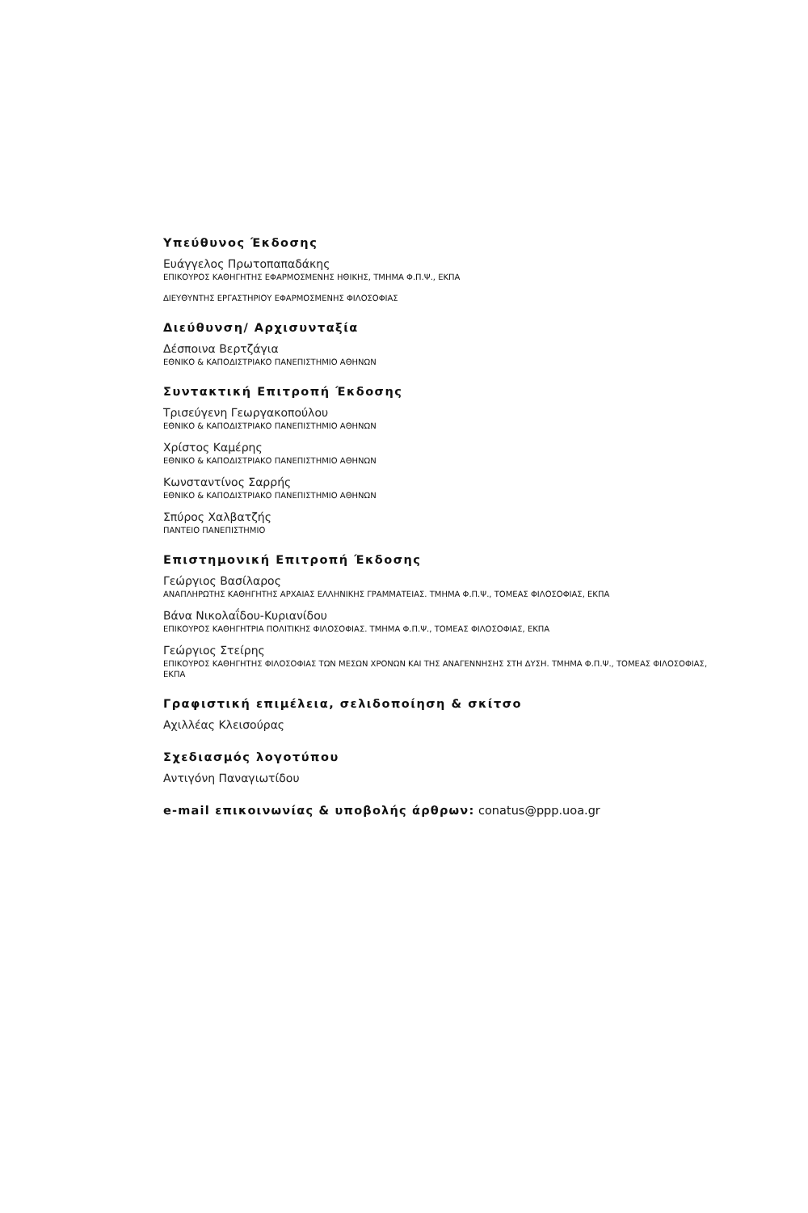Υπεύθυνος Έκδοσης
Ευάγγελος Πρωτοπαπαδάκης
ΕΠΙΚΟΥΡΟΣ ΚΑΘΗΓΗΤΗΣ ΕΦΑΡΜΟΣΜΕΝΗΣ ΗΘΙΚΗΣ, ΤΜΗΜΑ Φ.Π.Ψ., ΕΚΠΑ
ΔΙΕΥΘΥΝΤΗΣ ΕΡΓΑΣΤΗΡΙΟΥ ΕΦΑΡΜΟΣΜΕΝΗΣ ΦΙΛΟΣΟΦΙΑΣ
Διεύθυνση/ Αρχισυνταξία
Δέσποινα Βερτζάγια
ΕΘΝΙΚΟ & ΚΑΠΟΔΙΣΤΡΙΑΚΟ ΠΑΝΕΠΙΣΤΗΜΙΟ ΑΘΗΝΩΝ
Συντακτική Επιτροπή Έκδοσης
Τρισεύγενη Γεωργακοπούλου
ΕΘΝΙΚΟ & ΚΑΠΟΔΙΣΤΡΙΑΚΟ ΠΑΝΕΠΙΣΤΗΜΙΟ ΑΘΗΝΩΝ
Χρίστος Καμέρης
ΕΘΝΙΚΟ & ΚΑΠΟΔΙΣΤΡΙΑΚΟ ΠΑΝΕΠΙΣΤΗΜΙΟ ΑΘΗΝΩΝ
Κωνσταντίνος Σαρρής
ΕΘΝΙΚΟ & ΚΑΠΟΔΙΣΤΡΙΑΚΟ ΠΑΝΕΠΙΣΤΗΜΙΟ ΑΘΗΝΩΝ
Σπύρος Χαλβατζής
ΠΑΝΤΕΙΟ ΠΑΝΕΠΙΣΤΗΜΙΟ
Επιστημονική Επιτροπή Έκδοσης
Γεώργιος Βασίλαρος
ΑΝΑΠΛΗΡΩΤΗΣ ΚΑΘΗΓΗΤΗΣ ΑΡΧΑΙΑΣ ΕΛΛΗΝΙΚΗΣ ΓΡΑΜΜΑΤΕΙΑΣ. ΤΜΗΜΑ Φ.Π.Ψ., ΤΟΜΕΑΣ ΦΙΛΟΣΟΦΙΑΣ, ΕΚΠΑ
Βάνα Νικολαΐδου-Κυριανίδου
ΕΠΙΚΟΥΡΟΣ ΚΑΘΗΓΗΤΡΙΑ ΠΟΛΙΤΙΚΗΣ ΦΙΛΟΣΟΦΙΑΣ. ΤΜΗΜΑ Φ.Π.Ψ., ΤΟΜΕΑΣ ΦΙΛΟΣΟΦΙΑΣ, ΕΚΠΑ
Γεώργιος Στείρης
ΕΠΙΚΟΥΡΟΣ ΚΑΘΗΓΗΤΗΣ ΦΙΛΟΣΟΦΙΑΣ ΤΩΝ ΜΕΣΩΝ ΧΡΟΝΩΝ ΚΑΙ ΤΗΣ ΑΝΑΓΕΝΝΗΣΗΣ ΣΤΗ ΔΥΣΗ. ΤΜΗΜΑ Φ.Π.Ψ., ΤΟΜΕΑΣ ΦΙΛΟΣΟΦΙΑΣ, ΕΚΠΑ
Γραφιστική επιμέλεια, σελιδοποίηση & σκίτσο
Αχιλλέας Κλεισούρας
Σχεδιασμός λογοτύπου
Αντιγόνη Παναγιωτίδου
e-mail επικοινωνίας & υποβολής άρθρων: conatus@ppp.uoa.gr